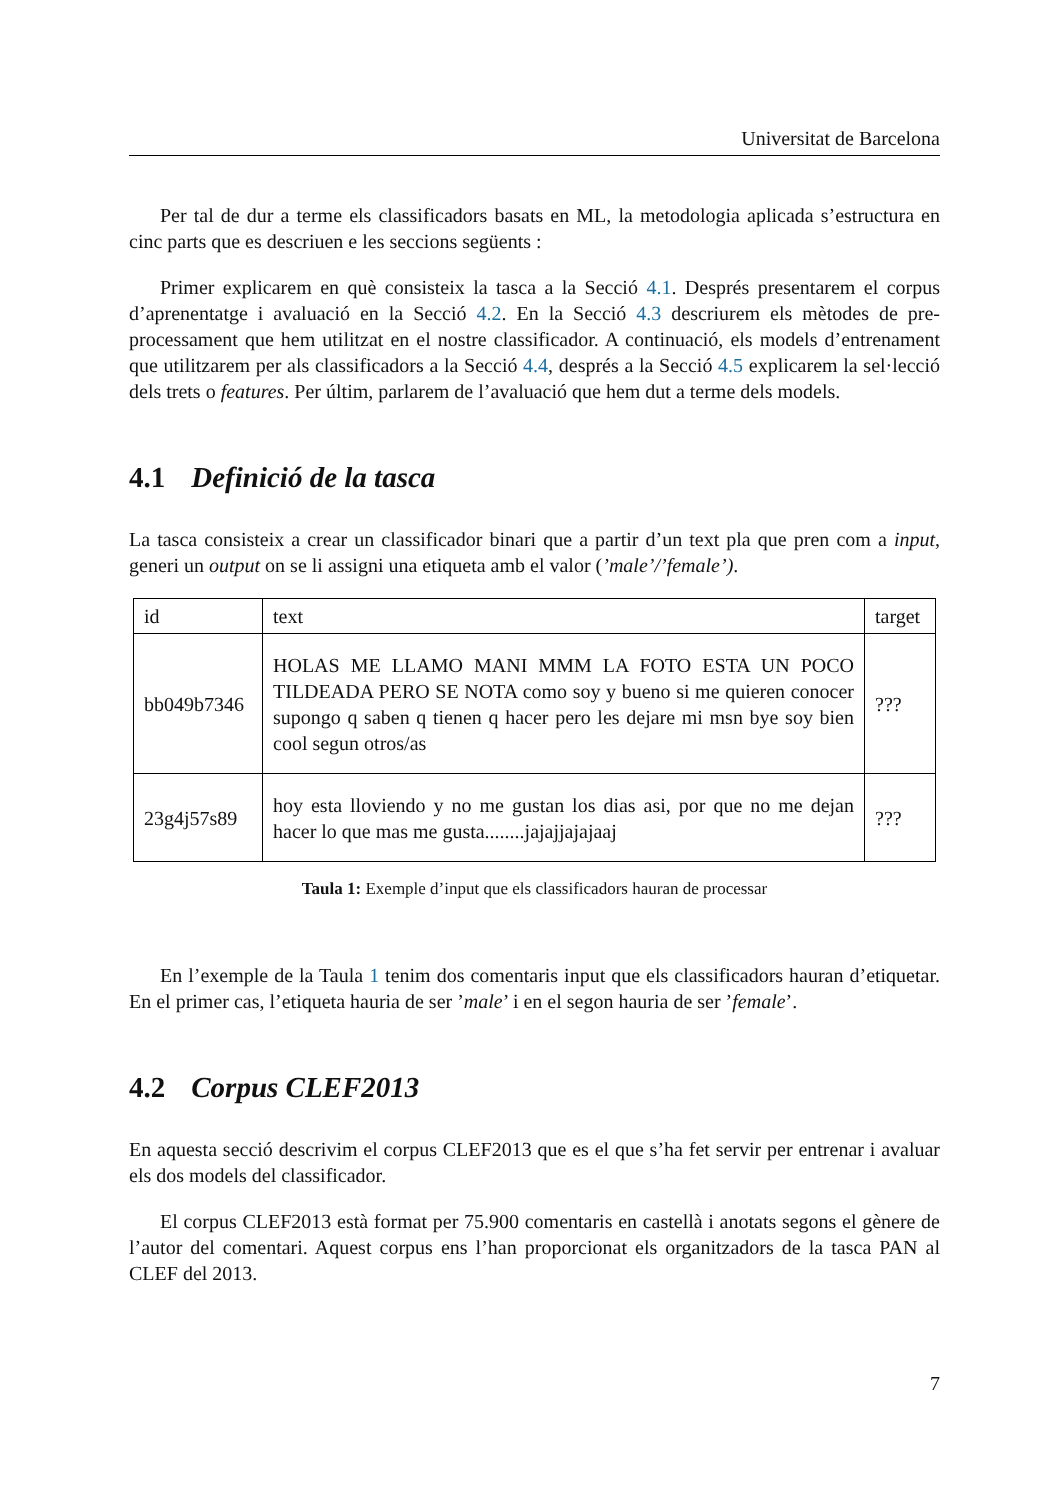Universitat de Barcelona
Per tal de dur a terme els classificadors basats en ML, la metodologia aplicada s’estructura en cinc parts que es descriuen e les seccions següents :
Primer explicarem en què consisteix la tasca a la Secció 4.1. Després presentarem el corpus d’aprenentatge i avaluació en la Secció 4.2. En la Secció 4.3 descriurem els mètodes de pre-processament que hem utilitzat en el nostre classificador. A continuació, els models d’entrenament que utilitzarem per als classificadors a la Secció 4.4, després a la Secció 4.5 explicarem la sel·lecció dels trets o features. Per últim, parlarem de l’avaluació que hem dut a terme dels models.
4.1 Definició de la tasca
La tasca consisteix a crear un classificador binari que a partir d’un text pla que pren com a input, generi un output on se li assigni una etiqueta amb el valor (’male’/’female’).
| id | text | target |
| bb049b7346 | HOLAS ME LLAMO MANI MMM LA FOTO ESTA UN POCO TILDEADA PERO SE NOTA como soy y bueno si me quieren conocer supongo q saben q tienen q hacer pero les dejare mi msn bye soy bien cool segun otros/as | ??? |
| 23g4j57s89 | hoy esta lloviendo y no me gustan los dias asi, por que no me dejan hacer lo que mas me gusta........jajajjajajaaj | ??? |
Taula 1: Exemple d’input que els classificadors hauran de processar
En l’exemple de la Taula 1 tenim dos comentaris input que els classificadors hauran d’etiquetar. En el primer cas, l’etiqueta hauria de ser ’male’ i en el segon hauria de ser ’female’.
4.2 Corpus CLEF2013
En aquesta secció descrivim el corpus CLEF2013 que es el que s’ha fet servir per entrenar i avaluar els dos models del classificador.
El corpus CLEF2013 està format per 75.900 comentaris en castellà i anotats segons el gènere de l’autor del comentari. Aquest corpus ens l’han proporcionat els organitzadors de la tasca PAN al CLEF del 2013.
7